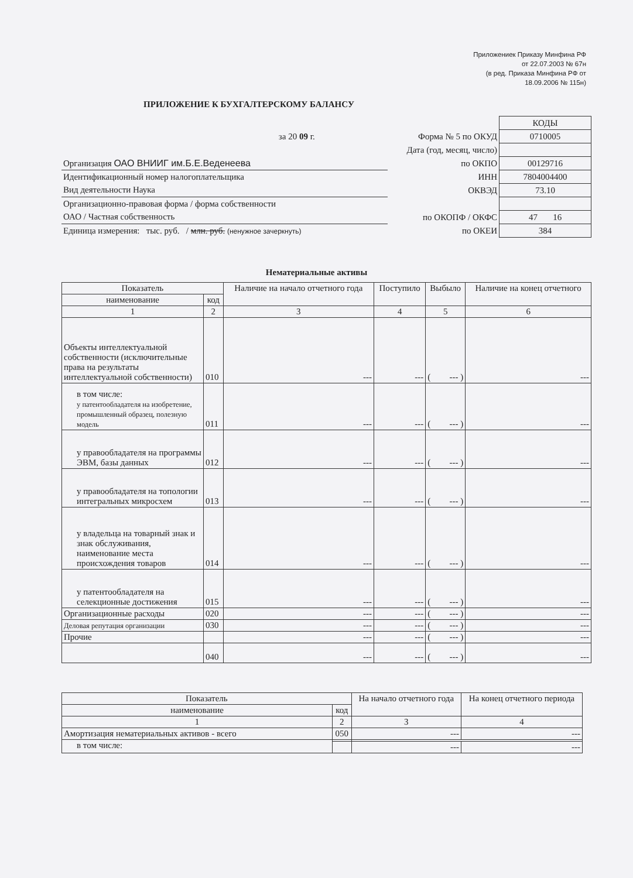Приложениек Приказу Минфина РФ
от 22.07.2003 № 67н
(в ред. Приказа Минфина РФ от
18.09.2006 № 115н)
ПРИЛОЖЕНИЕ К БУХГАЛТЕРСКОМУ БАЛАНСУ
| | | КОДЫ |
| за 20 09 г. | Форма № 5 по ОКУД | 0710005 |
| Дата (год, месяц, число) | | |
| Организация ОАО ВНИИГ им.Б.Е.Веденеева | по ОКПО | 00129716 |
| Идентификационный номер налогоплательщика | ИНН | 7804004400 |
| Вид деятельности Наука | ОКВЭД | 73.10 |
| Организационно-правовая форма / форма собственности | | |
| ОАО / Частная собственность | по ОКОПФ / ОКФС | 47 16 |
| Единица измерения: тыс. руб. / млн. руб. (ненужное зачеркнуть) | по ОКЕИ | 384 |
Нематериальные активы
| Показатель | | Наличие на начало отчетного года | Поступило | Выбыло | Наличие на конец отчетного |
| --- | --- | --- | --- | --- | --- |
| наименование | код | | | | |
| 1 | 2 | 3 | 4 | 5 | 6 |
| Объекты интеллектуальной собственности (исключительные права на результаты интеллектуальной собственности) | 010 | --- | --- | ( --- ) | --- |
| в том числе: у патентообладателя на изобретение, промышленный образец, полезную модель | 011 | --- | --- | ( --- ) | --- |
| у правообладателя на программы ЭВМ, базы данных | 012 | --- | --- | ( --- ) | --- |
| у правообладателя на топологии интегральных микросхем | 013 | --- | --- | ( --- ) | --- |
| у владельца на товарный знак и знак обслуживания, наименование места происхождения товаров | 014 | --- | --- | ( --- ) | --- |
| у патентообладателя на селекционные достижения | 015 | --- | --- | ( --- ) | --- |
| Организационные расходы | 020 | --- | --- | ( --- ) | --- |
| Деловая репутация организации | 030 | --- | --- | ( --- ) | --- |
| Прочие | | --- | --- | ( --- ) | --- |
| | 040 | --- | --- | ( --- ) | --- |
| Показатель | | На начало отчетного года | На конец отчетного периода |
| --- | --- | --- | --- |
| наименование | код | | |
| 1 | 2 | 3 | 4 |
| Амортизация нематериальных активов - всего | 050 | --- | --- |
| в том числе: | | | |
| | | --- | --- |